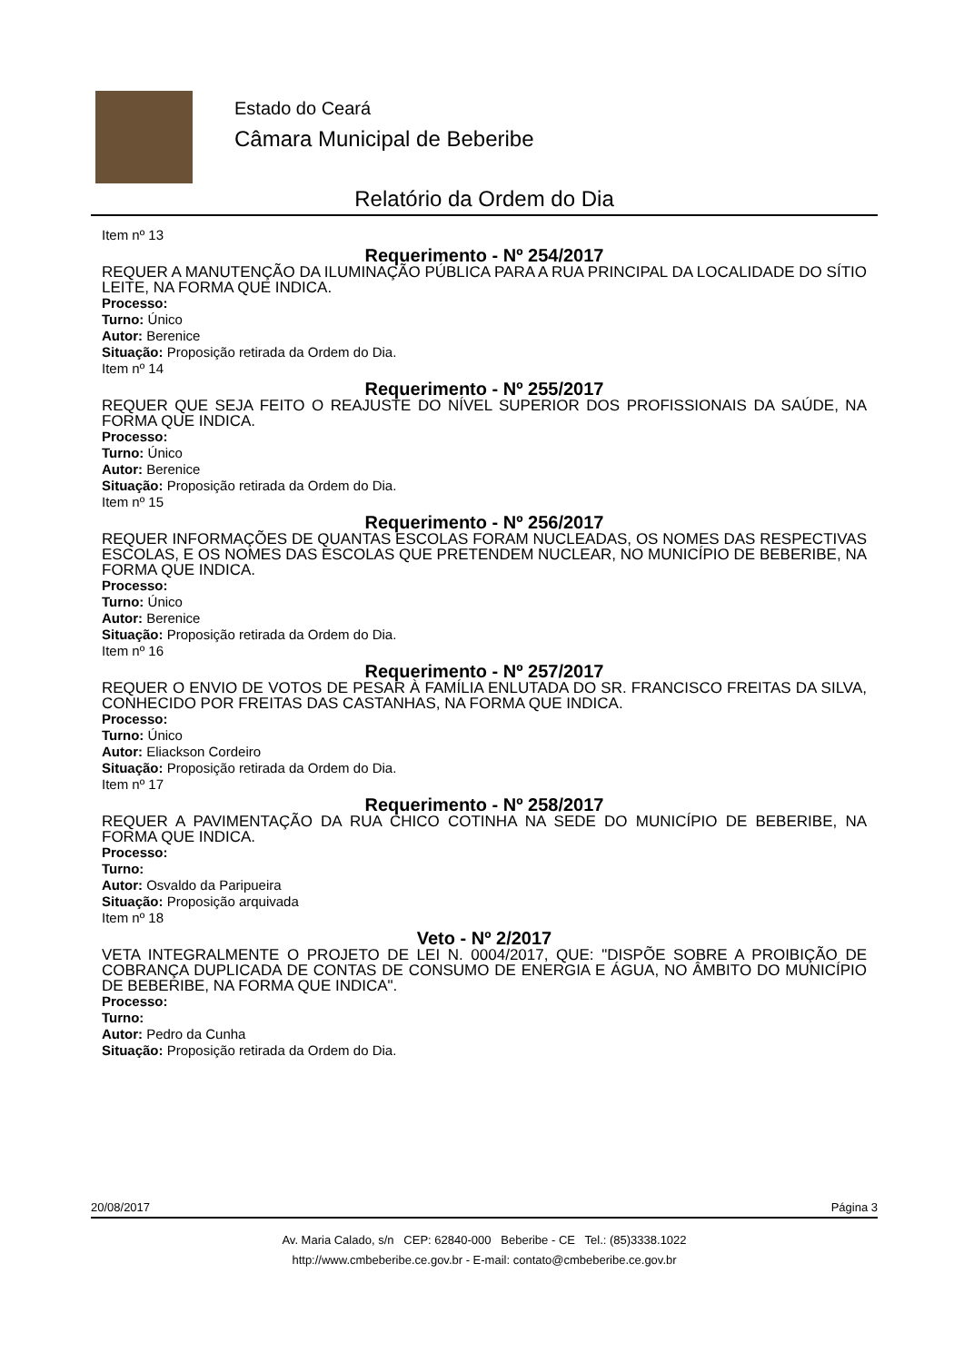Estado do Ceará
Câmara Municipal de Beberibe
Relatório da Ordem do Dia
Item nº 13
Requerimento - Nº 254/2017
REQUER A MANUTENÇÃO DA ILUMINAÇÃO PÚBLICA PARA A RUA PRINCIPAL DA LOCALIDADE DO SÍTIO LEITE, NA FORMA QUE INDICA.
Processo:
Turno: Único
Autor: Berenice
Situação: Proposição retirada da Ordem do Dia.
Item nº 14
Requerimento - Nº 255/2017
REQUER QUE SEJA FEITO O REAJUSTE DO NÍVEL SUPERIOR DOS PROFISSIONAIS DA SAÚDE, NA FORMA QUE INDICA.
Processo:
Turno: Único
Autor: Berenice
Situação: Proposição retirada da Ordem do Dia.
Item nº 15
Requerimento - Nº 256/2017
REQUER INFORMAÇÕES DE QUANTAS ESCOLAS FORAM NUCLEADAS, OS NOMES DAS RESPECTIVAS ESCOLAS, E OS NOMES DAS ESCOLAS QUE PRETENDEM NUCLEAR, NO MUNICÍPIO DE BEBERIBE, NA FORMA QUE INDICA.
Processo:
Turno: Único
Autor: Berenice
Situação: Proposição retirada da Ordem do Dia.
Item nº 16
Requerimento - Nº 257/2017
REQUER O ENVIO DE VOTOS DE PESAR À FAMÍLIA ENLUTADA DO SR. FRANCISCO FREITAS DA SILVA, CONHECIDO POR FREITAS DAS CASTANHAS, NA FORMA QUE INDICA.
Processo:
Turno: Único
Autor: Eliackson Cordeiro
Situação: Proposição retirada da Ordem do Dia.
Item nº 17
Requerimento - Nº 258/2017
REQUER A PAVIMENTAÇÃO DA RUA CHICO COTINHA NA SEDE DO MUNICÍPIO DE BEBERIBE, NA FORMA QUE INDICA.
Processo:
Turno:
Autor: Osvaldo da Paripueira
Situação: Proposição arquivada
Item nº 18
Veto - Nº 2/2017
VETA INTEGRALMENTE O PROJETO DE LEI N. 0004/2017, QUE: "DISPÕE SOBRE A PROIBIÇÃO DE COBRANÇA DUPLICADA DE CONTAS DE CONSUMO DE ENERGIA E ÁGUA, NO ÂMBITO DO MUNICÍPIO DE BEBERIBE, NA FORMA QUE INDICA".
Processo:
Turno:
Autor: Pedro da Cunha
Situação: Proposição retirada da Ordem do Dia.
20/08/2017 Página 3
Av. Maria Calado, s/n CEP: 62840-000 Beberibe - CE Tel.: (85)3338.1022
http://www.cmbeberibe.ce.gov.br - E-mail: contato@cmbeberibe.ce.gov.br